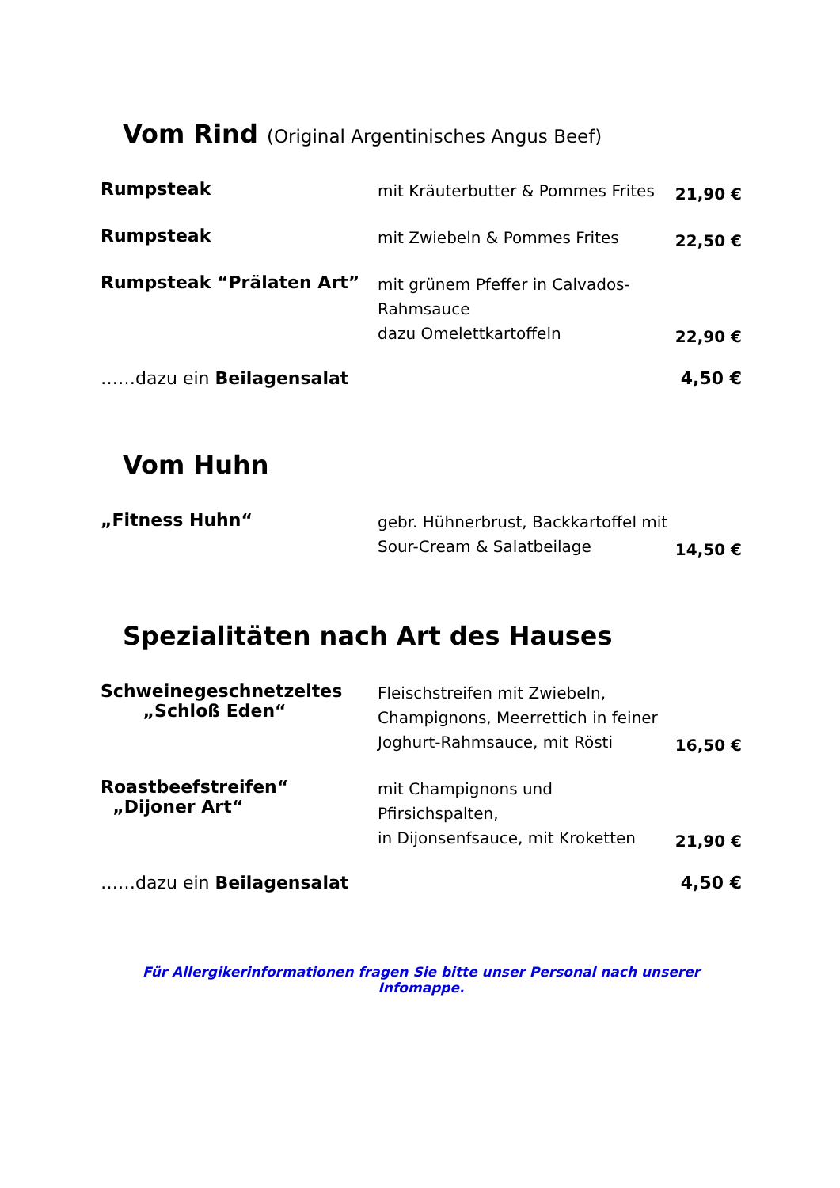Vom Rind (Original Argentinisches Angus Beef)
Rumpsteak
mit Kräuterbutter & Pommes Frites
21,90 €
Rumpsteak
mit Zwiebeln & Pommes Frites
22,50 €
Rumpsteak “Prälaten Art”
mit grünem Pfeffer in Calvados-Rahmsauce
dazu Omelettkartoffeln
22,90 €
……dazu ein Beilagensalat 4,50 €
Vom Huhn
„Fitness Huhn“
gebr. Hühnerbrust, Backkartoffel mit
Sour-Cream & Salatbeilage
14,50 €
Spezialitäten nach Art des Hauses
Schweinegeschnetzeltes
„Schloß Eden“
Fleischstreifen mit Zwiebeln,
Champignons, Meerrettich in feiner
Joghurt-Rahmsauce, mit Rösti
16,50 €
Roastbeefstreifen“
„Dijoner Art“
mit Champignons und Pfirsichspalten,
in Dijonsenfsauce, mit Kroketten
21,90 €
……dazu ein Beilagensalat 4,50 €
Für Allergikerinformationen fragen Sie bitte unser Personal nach unserer Infomappe.